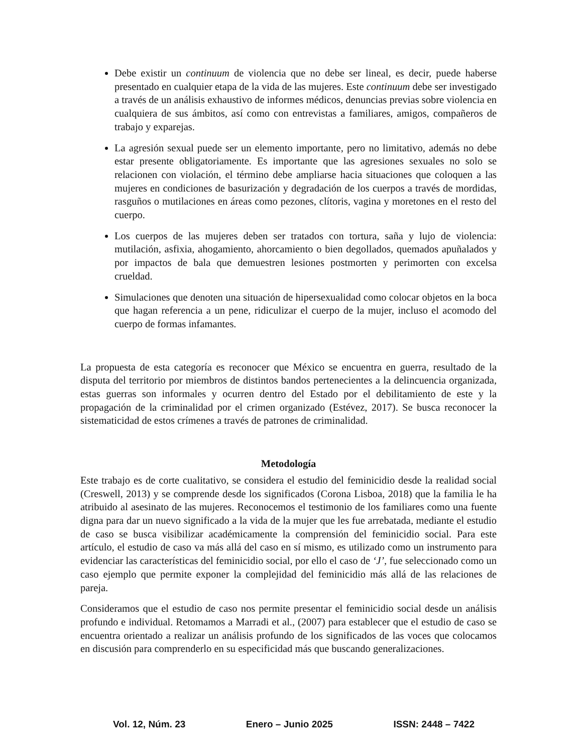Debe existir un continuum de violencia que no debe ser lineal, es decir, puede haberse presentado en cualquier etapa de la vida de las mujeres. Este continuum debe ser investigado a través de un análisis exhaustivo de informes médicos, denuncias previas sobre violencia en cualquiera de sus ámbitos, así como con entrevistas a familiares, amigos, compañeros de trabajo y exparejas.
La agresión sexual puede ser un elemento importante, pero no limitativo, además no debe estar presente obligatoriamente. Es importante que las agresiones sexuales no solo se relacionen con violación, el término debe ampliarse hacia situaciones que coloquen a las mujeres en condiciones de basurización y degradación de los cuerpos a través de mordidas, rasguños o mutilaciones en áreas como pezones, clítoris, vagina y moretones en el resto del cuerpo.
Los cuerpos de las mujeres deben ser tratados con tortura, saña y lujo de violencia: mutilación, asfixia, ahogamiento, ahorcamiento o bien degollados, quemados apuñalados y por impactos de bala que demuestren lesiones postmorten y perimorten con excelsa crueldad.
Simulaciones que denoten una situación de hipersexualidad como colocar objetos en la boca que hagan referencia a un pene, ridiculizar el cuerpo de la mujer, incluso el acomodo del cuerpo de formas infamantes.
La propuesta de esta categoría es reconocer que México se encuentra en guerra, resultado de la disputa del territorio por miembros de distintos bandos pertenecientes a la delincuencia organizada, estas guerras son informales y ocurren dentro del Estado por el debilitamiento de este y la propagación de la criminalidad por el crimen organizado (Estévez, 2017). Se busca reconocer la sistematicidad de estos crímenes a través de patrones de criminalidad.
Metodología
Este trabajo es de corte cualitativo, se considera el estudio del feminicidio desde la realidad social (Creswell, 2013) y se comprende desde los significados (Corona Lisboa, 2018) que la familia le ha atribuido al asesinato de las mujeres. Reconocemos el testimonio de los familiares como una fuente digna para dar un nuevo significado a la vida de la mujer que les fue arrebatada, mediante el estudio de caso se busca visibilizar académicamente la comprensión del feminicidio social. Para este artículo, el estudio de caso va más allá del caso en sí mismo, es utilizado como un instrumento para evidenciar las características del feminicidio social, por ello el caso de ‘J’, fue seleccionado como un caso ejemplo que permite exponer la complejidad del feminicidio más allá de las relaciones de pareja.
Consideramos que el estudio de caso nos permite presentar el feminicidio social desde un análisis profundo e individual. Retomamos a Marradi et al., (2007) para establecer que el estudio de caso se encuentra orientado a realizar un análisis profundo de los significados de las voces que colocamos en discusión para comprenderlo en su especificidad más que buscando generalizaciones.
Vol. 12, Núm. 23 Enero – Junio 2025 ISSN: 2448 – 7422